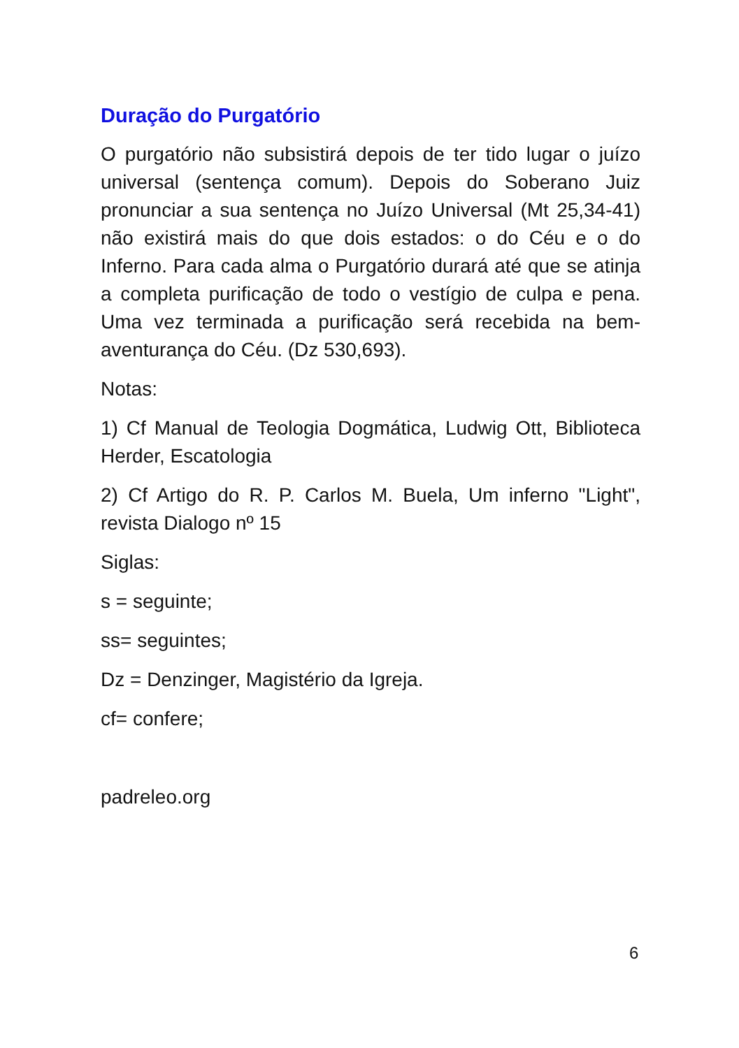Duração do Purgatório
O purgatório não subsistirá depois de ter tido lugar o juízo universal (sentença comum). Depois do Soberano Juiz pronunciar a sua sentença no Juízo Universal (Mt 25,34-41) não existirá mais do que dois estados: o do Céu e o do Inferno. Para cada alma o Purgatório durará até que se atinja a completa purificação de todo o vestígio de culpa e pena. Uma vez terminada a purificação será recebida na bem-aventurança do Céu. (Dz 530,693).
Notas:
1) Cf Manual de Teologia Dogmática, Ludwig Ott, Biblioteca Herder, Escatologia
2) Cf Artigo do R. P. Carlos M. Buela, Um inferno "Light", revista Dialogo nº 15
Siglas:
s = seguinte;
ss= seguintes;
Dz = Denzinger, Magistério da Igreja.
cf= confere;
padreleo.org
6